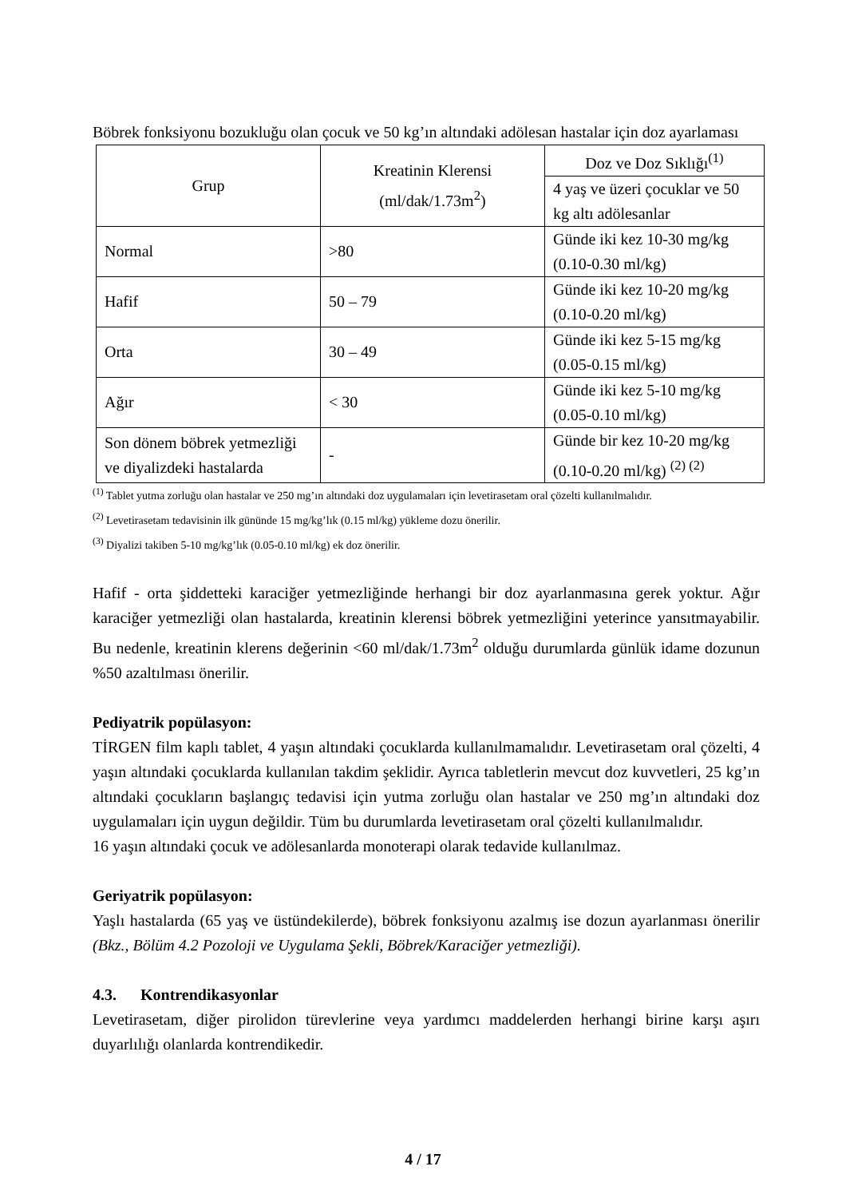Böbrek fonksiyonu bozukluğu olan çocuk ve 50 kg’ın altındaki adölesan hastalar için doz ayarlaması
| Grup | Kreatinin Klerensi (ml/dak/1.73m<sup>2</sup>) | Doz ve Doz Sıklığı<sup>(1)</sup> |
| | | 4 yaş ve üzeri çocuklar ve 50 kg altı adölesanlar |
| Normal | >80 | Günde iki kez 10-30 mg/kg (0.10-0.30 ml/kg) |
| Hafif | 50 – 79 | Günde iki kez 10-20 mg/kg (0.10-0.20 ml/kg) |
| Orta | 30 – 49 | Günde iki kez 5-15 mg/kg (0.05-0.15 ml/kg) |
| Ağır | < 30 | Günde iki kez 5-10 mg/kg (0.05-0.10 ml/kg) |
| Son dönem böbrek yetmezliği ve diyalizdeki hastalarda | - | Günde bir kez 10-20 mg/kg (0.10-0.20 ml/kg) <sup>(2) (2)</sup> |
<sup>(1)</sup> Tablet yutma zorluğu olan hastalar ve 250 mg’ın altındaki doz uygulamaları için levetirasetam oral çözelti kullanılmalıdır.
<sup>(2)</sup> Levetirasetam tedavisinin ilk gününde 15 mg/kg’lık (0.15 ml/kg) yükleme dozu önerilir.
<sup>(3)</sup> Diyalizi takiben 5-10 mg/kg’lık (0.05-0.10 ml/kg) ek doz önerilir.
Hafif - orta şiddetteki karaciğer yetmezliğinde herhangi bir doz ayarlanmasına gerek yoktur. Ağır karaciğer yetmezliği olan hastalarda, kreatinin klerensi böbrek yetmezliğini yeterince yansıtmayabilir. Bu nedenle, kreatinin klerens değerinin <60 ml/dak/1.73m<sup>2</sup> olduğu durumlarda günlük idame dozunun %50 azaltılması önerilir.
Pediyatrik popülasyon:
TİRGEN film kaplı tablet, 4 yaşın altındaki çocuklarda kullanılmamalıdır. Levetirasetam oral çözelti, 4 yaşın altındaki çocuklarda kullanılan takdim şeklidir. Ayrıca tabletlerin mevcut doz kuvvetleri, 25 kg’ın altındaki çocukların başlangıç tedavisi için yutma zorluğu olan hastalar ve 250 mg’ın altındaki doz uygulamaları için uygun değildir. Tüm bu durumlarda levetirasetam oral çözelti kullanılmalıdır.
16 yaşın altındaki çocuk ve adölesanlarda monoterapi olarak tedavide kullanılmaz.
Geriyatrik popülasyon:
Yaşlı hastalarda (65 yaş ve üstündekilerde), böbrek fonksiyonu azalmış ise dozun ayarlanması önerilir (Bkz., Bölüm 4.2 Pozoloji ve Uygulama Şekli, Böbrek/Karaciğer yetmezliği).
4.3. Kontrendikasyonlar
Levetirasetam, diğer pirolidon türevlerine veya yardımcı maddelerden herhangi birine karşı aşırı duyarlılığı olanlarda kontrendikedir.
4 / 17